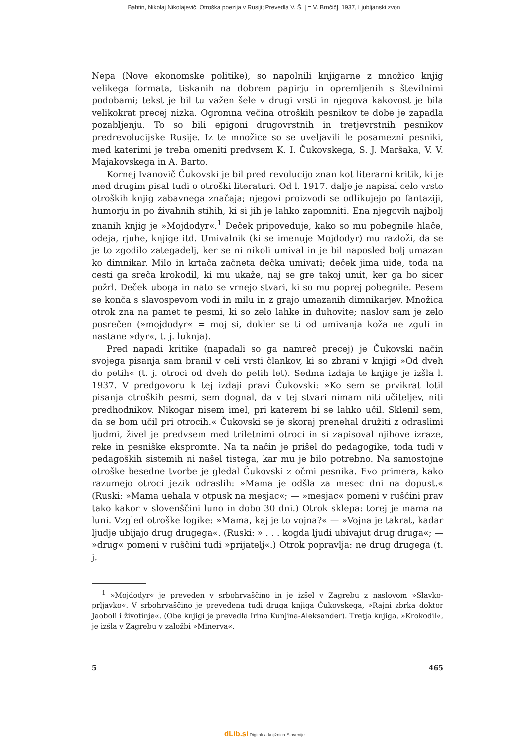Bahtin, Nikolaj Nikolajevič. Otroška poezija v Rusiji; Prevedla V. Š. [ = V. Brnčič]. 1937, Ljubljanski zvon
Nepa (Nove ekonomske politike), so napolnili knjigarne z množico knjig velikega formata, tiskanih na dobrem papirju in opremljenih s številnimi podobami; tekst je bil tu važen šele v drugi vrsti in njegova kakovost je bila velikokrat precej nizka. Ogromna večina otroških pesnikov te dobe je zapadla pozabljenju. To so bili epigoni drugovrstnih in tretjevrstnih pesnikov predrevolucijske Rusije. Iz te množice so se uveljavili le posamezni pesniki, med katerimi je treba omeniti predvsem K. I. Čukovskega, S. J. Maršaka, V. V. Majakovskega in A. Barto.
Kornej Ivanovič Čukovski je bil pred revolucijo znan kot literarni kritik, ki je med drugim pisal tudi o otroški literaturi. Od l. 1917. dalje je napisal celo vrsto otroških knjig zabavnega značaja; njegovi proizvodi se odlikujejo po fantaziji, humorju in po živahnih stihih, ki si jih je lahko zapomniti. Ena njegovih najbolj znanih knjig je »Mojdodyr«.<sup>1</sup> Deček pripoveduje, kako so mu pobegnile hlače, odeja, rjuhe, knjige itd. Umivalnik (ki se imenuje Mojdodyr) mu razloži, da se je to zgodilo zategadelj, ker se ni nikoli umival in je bil naposled bolj umazan ko dimnikar. Milo in krtača začneta dečka umivati; deček jima uide, toda na cesti ga sreča krokodil, ki mu ukaže, naj se gre takoj umit, ker ga bo sicer požrl. Deček uboga in nato se vrnejo stvari, ki so mu poprej pobegnile. Pesem se konča s slavospevom vodi in milu in z grajo umazanih dimnikarjev. Množica otrok zna na pamet te pesmi, ki so zelo lahke in duhovite; naslov sam je zelo posrečen (»mojdodyr« = moj si, dokler se ti od umivanja koža ne zguli in nastane »dyr«, t. j. luknja).
Pred napadi kritike (napadali so ga namreč precej) je Čukovski način svojega pisanja sam branil v celi vrsti člankov, ki so zbrani v knjigi »Od dveh do petih« (t. j. otroci od dveh do petih let). Sedma izdaja te knjige je izšla l. 1937. V predgovoru k tej izdaji pravi Čukovski: »Ko sem se prvikrat lotil pisanja otroških pesmi, sem dognal, da v tej stvari nimam niti učiteljev, niti predhodnikov. Nikogar nisem imel, pri katerem bi se lahko učil. Sklenil sem, da se bom učil pri otrocih.« Čukovski se je skoraj prenehal družiti z odraslimi ljudmi, živel je predvsem med triletnimi otroci in si zapisoval njihove izraze, reke in pesniške ekspromte. Na ta način je prišel do pedagogike, toda tudi v pedagoških sistemih ni našel tistega, kar mu je bilo potrebno. Na samostojne otroške besedne tvorbe je gledal Čukovski z očmi pesnika. Evo primera, kako razumejo otroci jezik odraslih: »Mama je odšla za mesec dni na dopust.« (Ruski: »Mama uehala v otpusk na mesjac«; — »mesjac« pomeni v ruščini prav tako kakor v slovenščini luno in dobo 30 dni.) Otrok sklepa: torej je mama na luni. Vzgled otroške logike: »Mama, kaj je to vojna?« — »Vojna je takrat, kadar ljudje ubijajo drug drugega«. (Ruski: » . . . kogda ljudi ubivajut drug druga«; — »drug« pomeni v ruščini tudi »prijatelj«.) Otrok popravlja: ne drug drugega (t. j.
<sup>1</sup> »Mojdodyr« je preveden v srbohrvaščino in je izšel v Zagrebu z naslovom »Slavko-prljavko«. V srbohrvaščino je prevedena tudi druga knjiga Čukovskega, »Rajni zbrka doktor Jaoboli i životinje«. (Obe knjigi je prevedla Irina Kunjina-Aleksander). Tretja knjiga, »Krokodil«, je izšla v Zagrebu v založbi »Minerva«.
5 465
dLib.si Digitalna knjižnica Slovenije